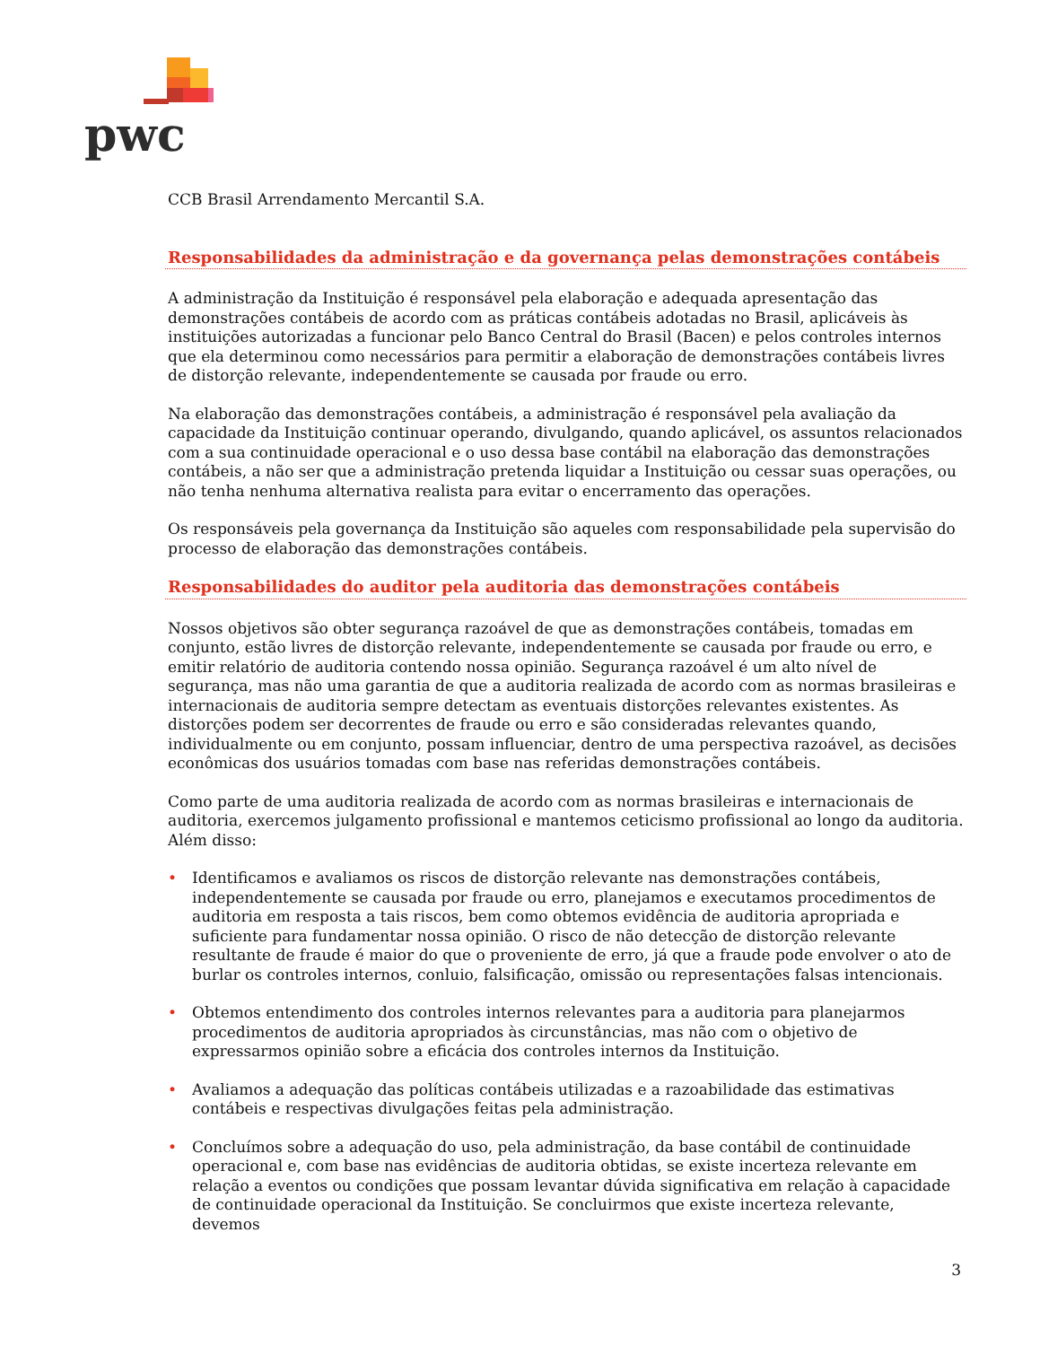pwc
CCB Brasil Arrendamento Mercantil S.A.
Responsabilidades da administração e da governança pelas demonstrações contábeis
A administração da Instituição é responsável pela elaboração e adequada apresentação das demonstrações contábeis de acordo com as práticas contábeis adotadas no Brasil, aplicáveis às instituições autorizadas a funcionar pelo Banco Central do Brasil (Bacen) e pelos controles internos que ela determinou como necessários para permitir a elaboração de demonstrações contábeis livres de distorção relevante, independentemente se causada por fraude ou erro.
Na elaboração das demonstrações contábeis, a administração é responsável pela avaliação da capacidade da Instituição continuar operando, divulgando, quando aplicável, os assuntos relacionados com a sua continuidade operacional e o uso dessa base contábil na elaboração das demonstrações contábeis, a não ser que a administração pretenda liquidar a Instituição ou cessar suas operações, ou não tenha nenhuma alternativa realista para evitar o encerramento das operações.
Os responsáveis pela governança da Instituição são aqueles com responsabilidade pela supervisão do processo de elaboração das demonstrações contábeis.
Responsabilidades do auditor pela auditoria das demonstrações contábeis
Nossos objetivos são obter segurança razoável de que as demonstrações contábeis, tomadas em conjunto, estão livres de distorção relevante, independentemente se causada por fraude ou erro, e emitir relatório de auditoria contendo nossa opinião. Segurança razoável é um alto nível de segurança, mas não uma garantia de que a auditoria realizada de acordo com as normas brasileiras e internacionais de auditoria sempre detectam as eventuais distorções relevantes existentes. As distorções podem ser decorrentes de fraude ou erro e são consideradas relevantes quando, individualmente ou em conjunto, possam influenciar, dentro de uma perspectiva razoável, as decisões econômicas dos usuários tomadas com base nas referidas demonstrações contábeis.
Como parte de uma auditoria realizada de acordo com as normas brasileiras e internacionais de auditoria, exercemos julgamento profissional e mantemos ceticismo profissional ao longo da auditoria. Além disso:
• Identificamos e avaliamos os riscos de distorção relevante nas demonstrações contábeis, independentemente se causada por fraude ou erro, planejamos e executamos procedimentos de auditoria em resposta a tais riscos, bem como obtemos evidência de auditoria apropriada e suficiente para fundamentar nossa opinião. O risco de não detecção de distorção relevante resultante de fraude é maior do que o proveniente de erro, já que a fraude pode envolver o ato de burlar os controles internos, conluio, falsificação, omissão ou representações falsas intencionais.
• Obtemos entendimento dos controles internos relevantes para a auditoria para planejarmos procedimentos de auditoria apropriados às circunstâncias, mas não com o objetivo de expressarmos opinião sobre a eficácia dos controles internos da Instituição.
• Avaliamos a adequação das políticas contábeis utilizadas e a razoabilidade das estimativas contábeis e respectivas divulgações feitas pela administração.
• Concluímos sobre a adequação do uso, pela administração, da base contábil de continuidade operacional e, com base nas evidências de auditoria obtidas, se existe incerteza relevante em relação a eventos ou condições que possam levantar dúvida significativa em relação à capacidade de continuidade operacional da Instituição. Se concluirmos que existe incerteza relevante, devemos
3